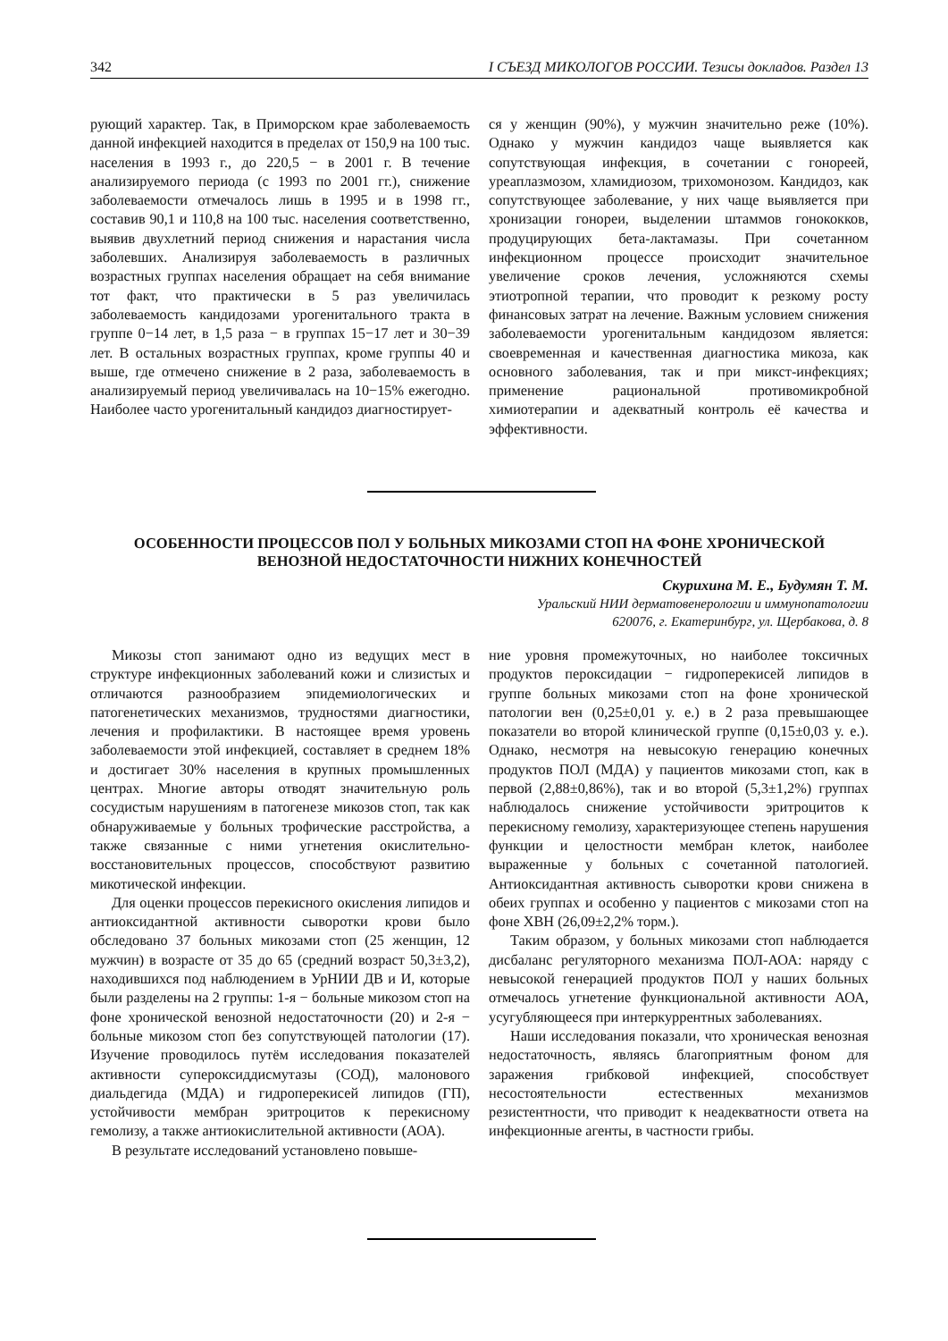342 I СЪЕЗД МИКОЛОГОВ РОССИИ. Тезисы докладов. Раздел 13
рующий характер. Так, в Приморском крае заболеваемость данной инфекцией находится в пределах от 150,9 на 100 тыс. населения в 1993 г., до 220,5 − в 2001 г. В течение анализируемого периода (с 1993 по 2001 гг.), снижение заболеваемости отмечалось лишь в 1995 и в 1998 гг., составив 90,1 и 110,8 на 100 тыс. населения соответственно, выявив двухлетний период снижения и нарастания числа заболевших. Анализируя заболеваемость в различных возрастных группах населения обращает на себя внимание тот факт, что практически в 5 раз увеличилась заболеваемость кандидозами урогенитального тракта в группе 0−14 лет, в 1,5 раза − в группах 15−17 лет и 30−39 лет. В остальных возрастных группах, кроме группы 40 и выше, где отмечено снижение в 2 раза, заболеваемость в анализируемый период увеличивалась на 10−15% ежегодно. Наиболее часто урогенитальный кандидоз диагностирует-
ся у женщин (90%), у мужчин значительно реже (10%). Однако у мужчин кандидоз чаще выявляется как сопутствующая инфекция, в сочетании с гонореей, уреаплазмозом, хламидиозом, трихомонозом. Кандидоз, как сопутствующее заболевание, у них чаще выявляется при хронизации гонореи, выделении штаммов гонококков, продуцирующих бета-лактамазы. При сочетанном инфекционном процессе происходит значительное увеличение сроков лечения, усложняются схемы этиотропной терапии, что проводит к резкому росту финансовых затрат на лечение. Важным условием снижения заболеваемости урогенитальным кандидозом является: своевременная и качественная диагностика микоза, как основного заболевания, так и при микст-инфекциях; применение рациональной противомикробной химиотерапии и адекватный контроль её качества и эффективности.
ОСОБЕННОСТИ ПРОЦЕССОВ ПОЛ У БОЛЬНЫХ МИКОЗАМИ СТОП НА ФОНЕ ХРОНИЧЕСКОЙ ВЕНОЗНОЙ НЕДОСТАТОЧНОСТИ НИЖНИХ КОНЕЧНОСТЕЙ
Скурихина М. Е., Будумян Т. М.
Уральский НИИ дерматовенерологии и иммунопатологии
620076, г. Екатеринбург, ул. Щербакова, д. 8
Микозы стоп занимают одно из ведущих мест в структуре инфекционных заболеваний кожи и слизистых и отличаются разнообразием эпидемиологических и патогенетических механизмов, трудностями диагностики, лечения и профилактики. В настоящее время уровень заболеваемости этой инфекцией, составляет в среднем 18% и достигает 30% населения в крупных промышленных центрах. Многие авторы отводят значительную роль сосудистым нарушениям в патогенезе микозов стоп, так как обнаруживаемые у больных трофические расстройства, а также связанные с ними угнетения окислительно-восстановительных процессов, способствуют развитию микотической инфекции.
Для оценки процессов перекисного окисления липидов и антиоксидантной активности сыворотки крови было обследовано 37 больных микозами стоп (25 женщин, 12 мужчин) в возрасте от 35 до 65 (средний возраст 50,3±3,2), находившихся под наблюдением в УрНИИ ДВ и И, которые были разделены на 2 группы: 1-я − больные микозом стоп на фоне хронической венозной недостаточности (20) и 2-я − больные микозом стоп без сопутствующей патологии (17). Изучение проводилось путём исследования показателей активности супероксиддисмутазы (СОД), малонового диальдегида (МДА) и гидроперекисей липидов (ГП), устойчивости мембран эритроцитов к перекисному гемолизу, а также антиокислительной активности (АОА).
В результате исследований установлено повыше-
ние уровня промежуточных, но наиболее токсичных продуктов пероксидации − гидроперекисей липидов в группе больных микозами стоп на фоне хронической патологии вен (0,25±0,01 у. е.) в 2 раза превышающее показатели во второй клинической группе (0,15±0,03 у. е.). Однако, несмотря на невысокую генерацию конечных продуктов ПОЛ (МДА) у пациентов микозами стоп, как в первой (2,88±0,86%), так и во второй (5,3±1,2%) группах наблюдалось снижение устойчивости эритроцитов к перекисному гемолизу, характеризующее степень нарушения функции и целостности мембран клеток, наиболее выраженные у больных с сочетанной патологией. Антиоксидантная активность сыворотки крови снижена в обеих группах и особенно у пациентов с микозами стоп на фоне ХВН (26,09±2,2% торм.).
Таким образом, у больных микозами стоп наблюдается дисбаланс регуляторного механизма ПОЛ-АОА: наряду с невысокой генерацией продуктов ПОЛ у наших больных отмечалось угнетение функциональной активности АОА, усугубляющееся при интеркуррентных заболеваниях.
Наши исследования показали, что хроническая венозная недостаточность, являясь благоприятным фоном для заражения грибковой инфекцией, способствует несостоятельности естественных механизмов резистентности, что приводит к неадекватности ответа на инфекционные агенты, в частности грибы.